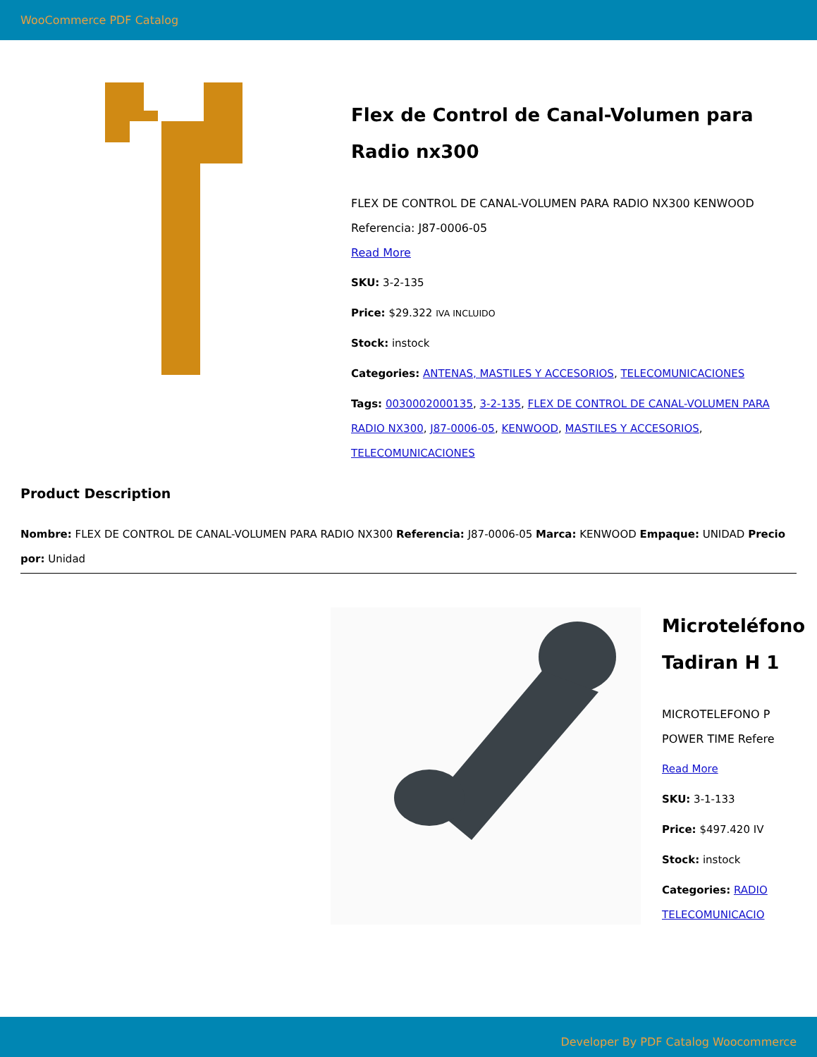WooCommerce PDF Catalog
Flex de Control de Canal-Volumen para Radio nx300
FLEX DE CONTROL DE CANAL-VOLUMEN PARA RADIO NX300 KENWOOD Referencia: J87-0006-05
Read More
SKU: 3-2-135
Price: $29.322 IVA INCLUIDO
Stock: instock
Categories: ANTENAS, MASTILES Y ACCESORIOS, TELECOMUNICACIONES
Tags: 0030002000135, 3-2-135, FLEX DE CONTROL DE CANAL-VOLUMEN PARA RADIO NX300, J87-0006-05, KENWOOD, MASTILES Y ACCESORIOS, TELECOMUNICACIONES
Product Description
Nombre: FLEX DE CONTROL DE CANAL-VOLUMEN PARA RADIO NX300 Referencia: J87-0006-05 Marca: KENWOOD Empaque: UNIDAD Precio por: Unidad
Microteléfono
Tadiran H 1
MICROTELEFONO P
POWER TIME Refere
Read More
SKU: 3-1-133
Price: $497.420 IV
Stock: instock
Categories: RADIO
TELECOMUNICACIO
Developer By PDF Catalog Woocommerce